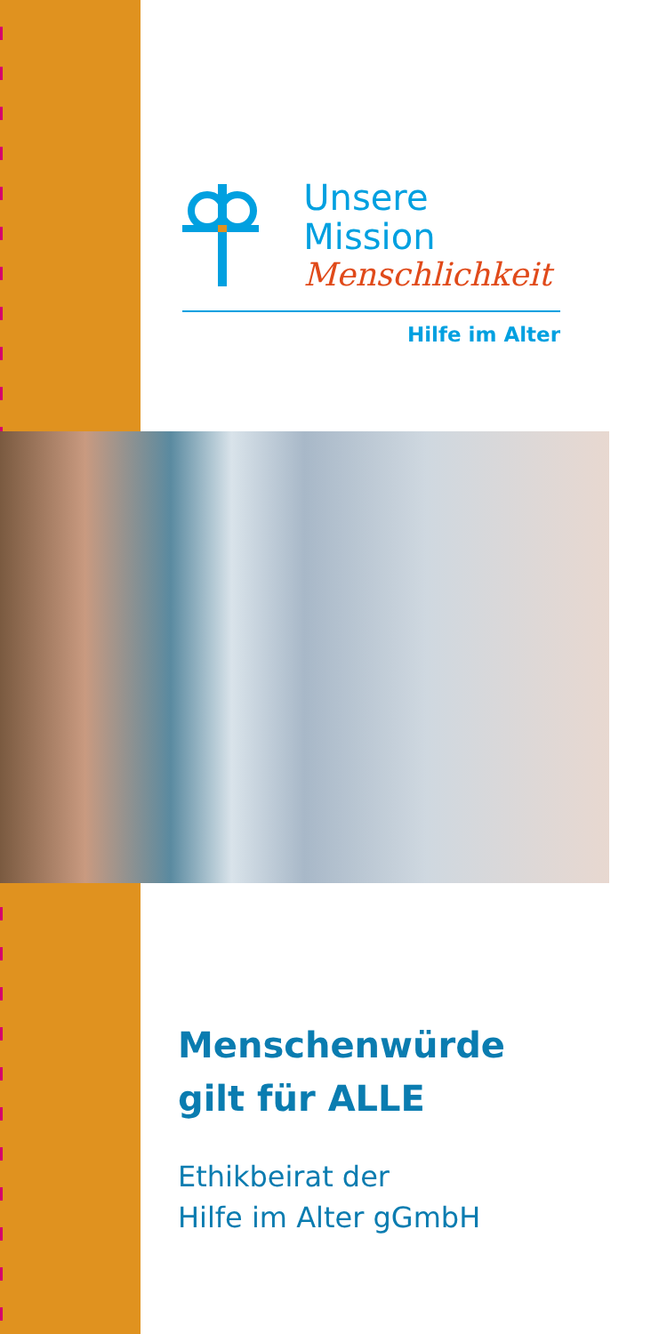Unsere Mission
Menschlichkeit
Hilfe im Alter
Menschenwürde
gilt für ALLE
Ethikbeirat der
Hilfe im Alter gGmbH